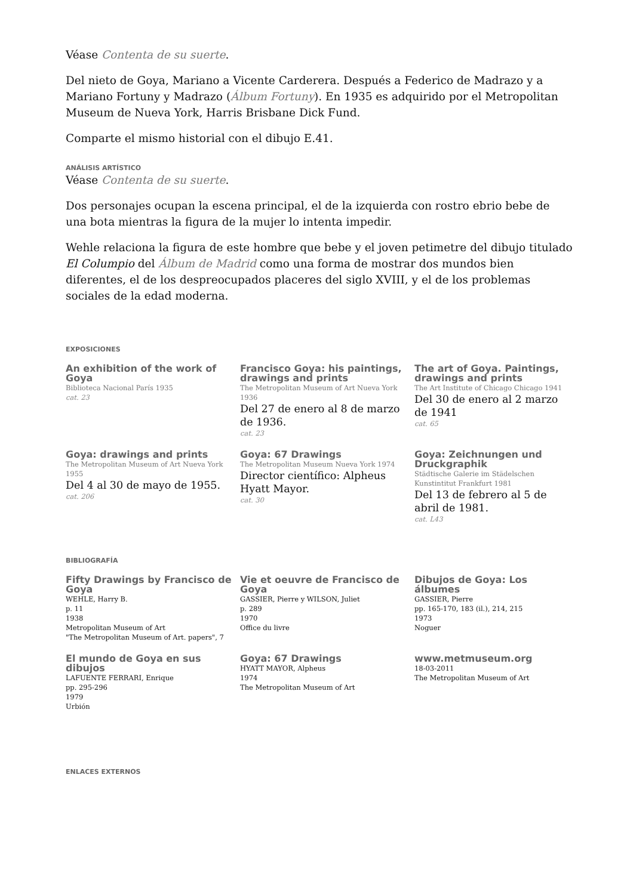Véase Contenta de su suerte.
Del nieto de Goya, Mariano a Vicente Carderera. Después a Federico de Madrazo y a Mariano Fortuny y Madrazo (Álbum Fortuny). En 1935 es adquirido por el Metropolitan Museum de Nueva York, Harris Brisbane Dick Fund.
Comparte el mismo historial con el dibujo E.41.
ANÁLISIS ARTÍSTICO
Véase Contenta de su suerte.
Dos personajes ocupan la escena principal, el de la izquierda con rostro ebrio bebe de una bota mientras la figura de la mujer lo intenta impedir.
Wehle relaciona la figura de este hombre que bebe y el joven petimetre del dibujo titulado El Columpio del Álbum de Madrid como una forma de mostrar dos mundos bien diferentes, el de los despreocupados placeres del siglo XVIII, y el de los problemas sociales de la edad moderna.
EXPOSICIONES
An exhibition of the work of Goya
Biblioteca Nacional París 1935
cat. 23
Francisco Goya: his paintings, drawings and prints
The Metropolitan Museum of Art Nueva York 1936
Del 27 de enero al 8 de marzo de 1936.
cat. 23
The art of Goya. Paintings, drawings and prints
The Art Institute of Chicago Chicago 1941
Del 30 de enero al 2 marzo de 1941
cat. 65
Goya: drawings and prints
The Metropolitan Museum of Art Nueva York 1955
Del 4 al 30 de mayo de 1955.
cat. 206
Goya: 67 Drawings
The Metropolitan Museum Nueva York 1974
Director científico: Alpheus Hyatt Mayor.
cat. 30
Goya: Zeichnungen und Druckgraphik
Städtische Galerie im Städelschen Kunstintitut Frankfurt 1981
Del 13 de febrero al 5 de abril de 1981.
cat. L43
BIBLIOGRAFÍA
Fifty Drawings by Francisco de Goya
WEHLE, Harry B.
p. 11
1938
Metropolitan Museum of Art
"The Metropolitan Museum of Art. papers", 7
Vie et oeuvre de Francisco de Goya
GASSIER, Pierre y WILSON, Juliet
p. 289
1970
Office du livre
Dibujos de Goya: Los álbumes
GASSIER, Pierre
pp. 165-170, 183 (il.), 214, 215
1973
Noguer
El mundo de Goya en sus dibujos
LAFUENTE FERRARI, Enrique
pp. 295-296
1979
Urbión
Goya: 67 Drawings
HYATT MAYOR, Alpheus
1974
The Metropolitan Museum of Art
www.metmuseum.org
18-03-2011
The Metropolitan Museum of Art
ENLACES EXTERNOS